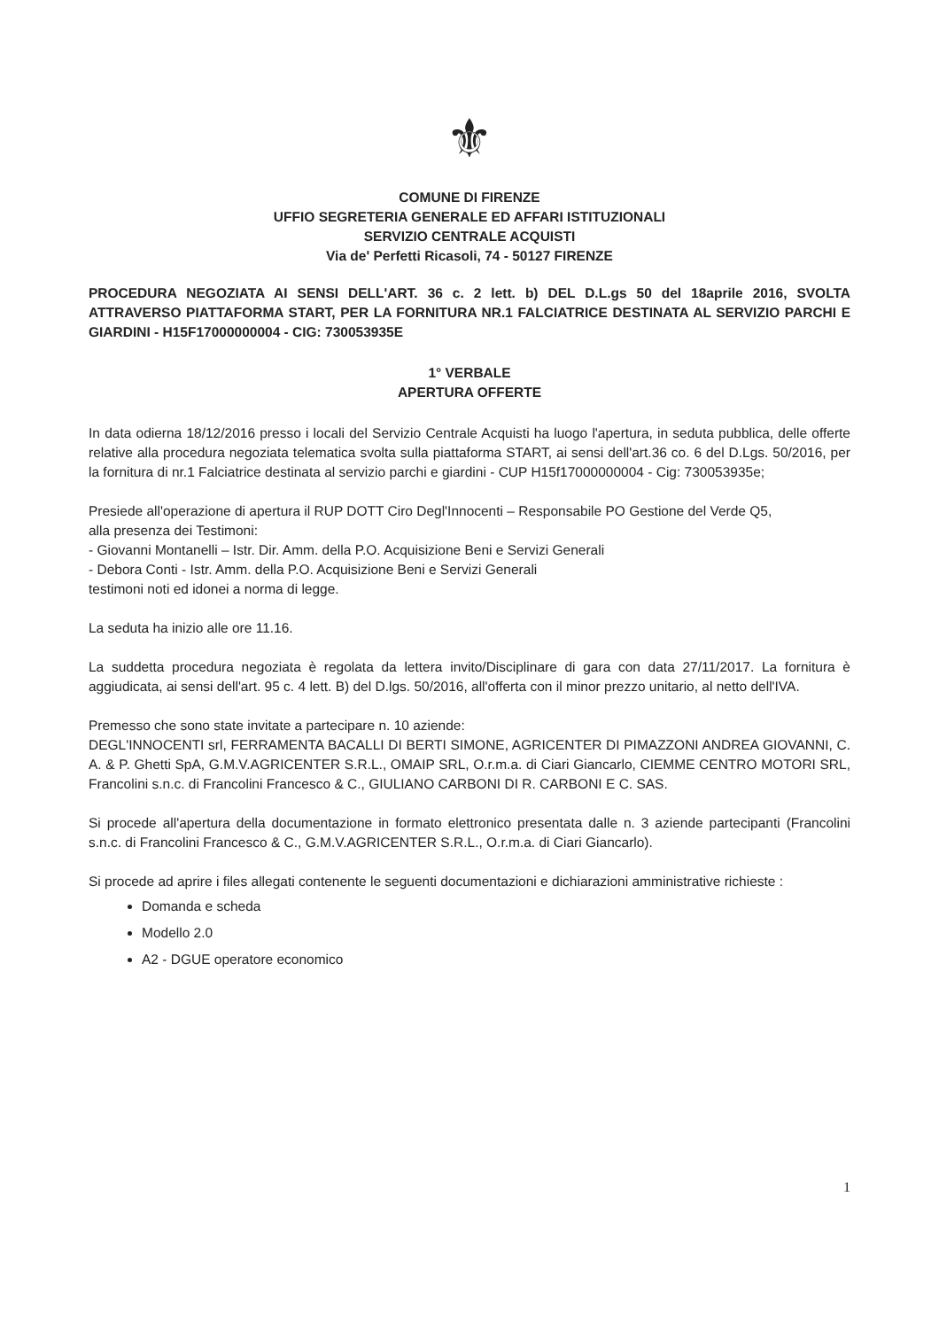⚜
COMUNE DI FIRENZE
UFFIO SEGRETERIA GENERALE ED AFFARI ISTITUZIONALI
SERVIZIO CENTRALE ACQUISTI
Via de' Perfetti Ricasoli, 74 - 50127 FIRENZE
PROCEDURA NEGOZIATA AI SENSI DELL'ART. 36 c. 2 lett. b) DEL D.L.gs 50 del 18aprile 2016, SVOLTA ATTRAVERSO PIATTAFORMA START, PER LA FORNITURA NR.1 FALCIATRICE DESTINATA AL SERVIZIO PARCHI E GIARDINI - H15F17000000004 - CIG: 730053935E
1° VERBALE
APERTURA OFFERTE
In data odierna 18/12/2016 presso i locali del Servizio Centrale Acquisti ha luogo l'apertura, in seduta pubblica, delle offerte relative alla procedura negoziata telematica svolta sulla piattaforma START, ai sensi dell'art.36 co. 6 del D.Lgs. 50/2016, per la fornitura di nr.1 Falciatrice destinata al servizio parchi e giardini - CUP H15f17000000004 - Cig: 730053935e;
Presiede all'operazione di apertura il RUP DOTT Ciro Degl'Innocenti – Responsabile PO Gestione del Verde Q5,
alla presenza dei Testimoni:
- Giovanni Montanelli – Istr. Dir. Amm. della P.O. Acquisizione Beni e Servizi Generali
- Debora Conti - Istr. Amm. della P.O. Acquisizione Beni e Servizi Generali
testimoni noti ed idonei a norma di legge.
La seduta ha inizio alle ore 11.16.
La suddetta procedura negoziata è regolata da lettera invito/Disciplinare di gara con data 27/11/2017. La fornitura è aggiudicata, ai sensi dell'art. 95 c. 4 lett. B) del D.lgs. 50/2016, all'offerta con il minor prezzo unitario, al netto dell'IVA.
Premesso che sono state invitate a partecipare n. 10 aziende:
DEGL'INNOCENTI srl, FERRAMENTA BACALLI DI BERTI SIMONE, AGRICENTER DI PIMAZZONI ANDREA GIOVANNI, C. A. & P. Ghetti SpA, G.M.V.AGRICENTER S.R.L., OMAIP SRL, O.r.m.a. di Ciari Giancarlo, CIEMME CENTRO MOTORI SRL, Francolini s.n.c. di Francolini Francesco & C., GIULIANO CARBONI DI R. CARBONI E C. SAS.
Si procede all'apertura della documentazione in formato elettronico presentata dalle n. 3 aziende partecipanti (Francolini s.n.c. di Francolini Francesco & C., G.M.V.AGRICENTER S.R.L., O.r.m.a. di Ciari Giancarlo).
Si procede ad aprire i files allegati contenente le seguenti documentazioni e dichiarazioni amministrative richieste :
Domanda e scheda
Modello 2.0
A2 - DGUE operatore economico
1